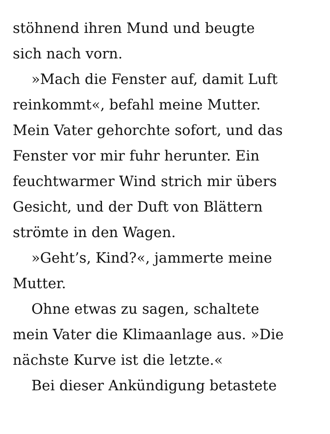stöhnend ihren Mund und beugte
sich nach vorn.
»Mach die Fenster auf, damit Luft
reinkommt«, befahl meine Mutter.
Mein Vater gehorchte sofort, und das
Fenster vor mir fuhr herunter. Ein
feuchtwarmer Wind strich mir übers
Gesicht, und der Duft von Blättern
strömte in den Wagen.
»Geht’s, Kind?«, jammerte meine
Mutter.
Ohne etwas zu sagen, schaltete
mein Vater die Klimaanlage aus. »Die
nächste Kurve ist die letzte.«
Bei dieser Ankündigung betastete